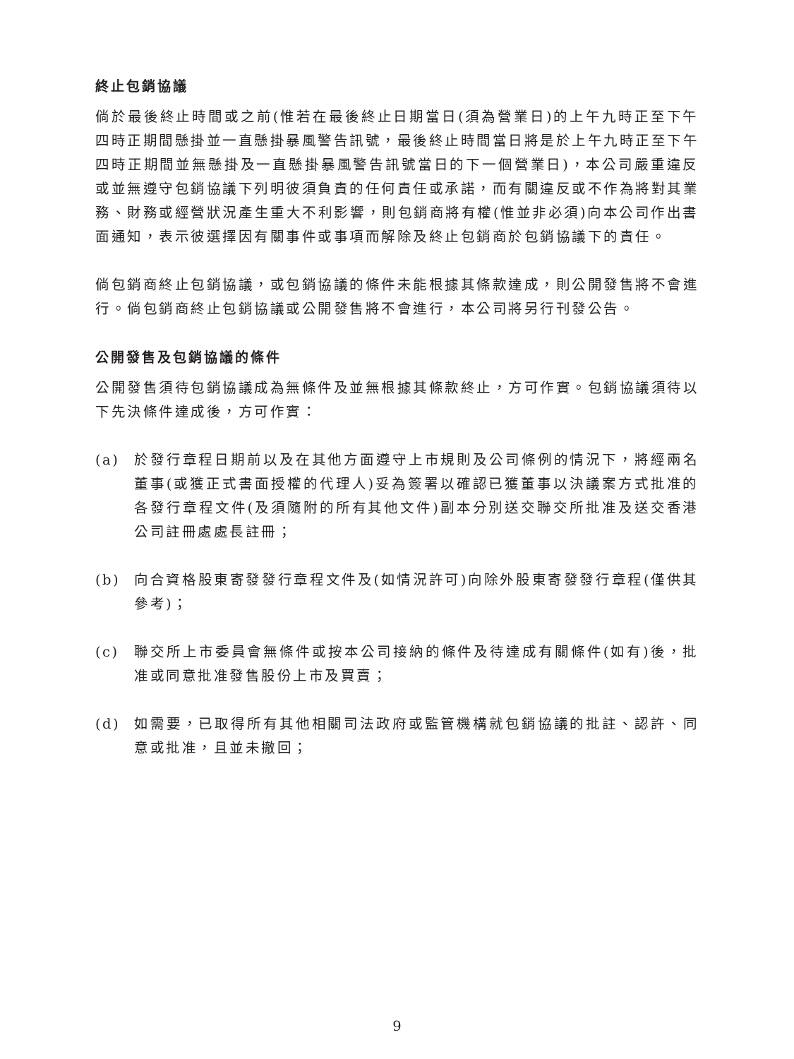終止包銷協議
倘於最後終止時間或之前(惟若在最後終止日期當日(須為營業日)的上午九時正至下午四時正期間懸掛並一直懸掛暴風警告訊號，最後終止時間當日將是於上午九時正至下午四時正期間並無懸掛及一直懸掛暴風警告訊號當日的下一個營業日)，本公司嚴重違反或並無遵守包銷協議下列明彼須負責的任何責任或承諾，而有關違反或不作為將對其業務、財務或經營狀況產生重大不利影響，則包銷商將有權(惟並非必須)向本公司作出書面通知，表示彼選擇因有關事件或事項而解除及終止包銷商於包銷協議下的責任。
倘包銷商終止包銷協議，或包銷協議的條件未能根據其條款達成，則公開發售將不會進行。倘包銷商終止包銷協議或公開發售將不會進行，本公司將另行刊發公告。
公開發售及包銷協議的條件
公開發售須待包銷協議成為無條件及並無根據其條款終止，方可作實。包銷協議須待以下先決條件達成後，方可作實：
(a) 於發行章程日期前以及在其他方面遵守上市規則及公司條例的情況下，將經兩名董事(或獲正式書面授權的代理人)妥為簽署以確認已獲董事以決議案方式批准的各發行章程文件(及須隨附的所有其他文件)副本分別送交聯交所批准及送交香港公司註冊處處長註冊；
(b) 向合資格股東寄發發行章程文件及(如情況許可)向除外股東寄發發行章程(僅供其參考)；
(c) 聯交所上市委員會無條件或按本公司接納的條件及待達成有關條件(如有)後，批准或同意批准發售股份上市及買賣；
(d) 如需要，已取得所有其他相關司法政府或監管機構就包銷協議的批註、認許、同意或批准，且並未撤回；
9